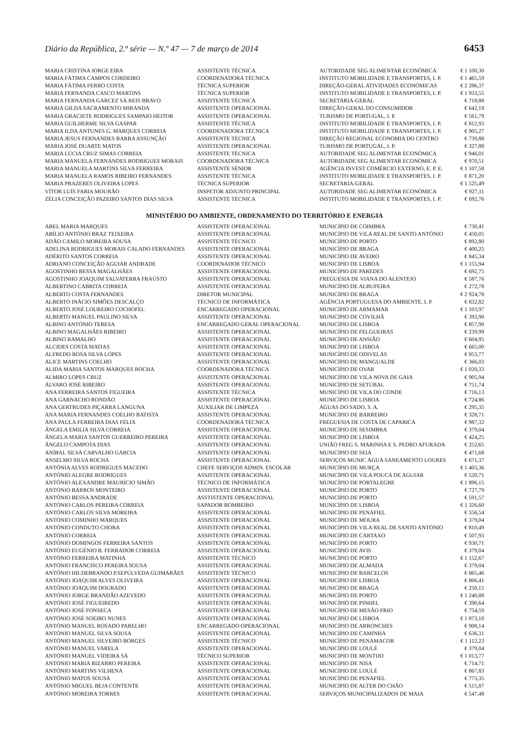Diário da República, 2.ª série — N.º 47 — 7 de março de 2014 6453
| MARIA CRISTINA JORGE EIRA | ASSISTENTE TÉCNICA | AUTORIDADE SEG ALIMENTAR ECONÓMICA | € 1 100,30 |
| MARIA FÁTIMA CAMPOS CORDEIRO | COORDENADORA TÉCNICA | INSTITUTO MOBILIDADE E TRANSPORTES, I. P. | € 1 465,59 |
| MARIA FÁTIMA FERRO COSTA | TÉCNICA SUPERIOR | DIREÇÃO-GERAL ATIVIDADES ECONÓMICAS | € 2 286,37 |
| MARIA FERNANDA CASCO MARTINS | TÉCNICA SUPERIOR | INSTITUTO MOBILIDADE E TRANSPORTES, I. P. | € 1 933,55 |
| MARIA FERNANDA GARCEZ SÁ REIS BRAVO | ASSISTENTE TÉCNICA | SECRETARIA-GERAL | € 718,88 |
| MARIA GILDA SACRAMENTO MIRANDA | ASSISTENTE OPERACIONAL | DIREÇÃO-GERAL DO CONSUMIDOR | € 642,19 |
| MARIA GRACIETE RODRIGUES SAMPAIO HEITOR | ASSISTENTE OPERACIONAL | TURISMO DE PORTUGAL, I. P. | € 561,79 |
| MARIA GUILHERME SILVA GASPAR | ASSISTENTE TÉCNICA | INSTITUTO MOBILIDADE E TRANSPORTES, I. P. | € 812,93 |
| MARIA ILDA ANTUNES G. MARQUES CORREIA | COORDENADORA TÉCNICA | INSTITUTO MOBILIDADE E TRANSPORTES, I. P. | € 905,27 |
| MARIA JESUS FERNANDES BARRA ASSUNÇÃO | ASSISTENTE TÉCNICA | DIREÇÃO REGIONAL ECONOMIA DO CENTRO | € 739,88 |
| MARIA JOSÉ DUARTE MATOS | ASSISTENTE OPERACIONAL | TURISMO DE PORTUGAL, I. P. | € 327,88 |
| MARIA LÚCIA CRUZ SIMAS CORREIA | ASSISTENTE TÉCNICA | AUTORIDADE SEG ALIMENTAR ECONÓMICA | € 946,01 |
| MARIA MANUELA FERNANDES RODRIGUES MORAIS | COORDENADORA TÉCNICA | AUTORIDADE SEG ALIMENTAR ECONÓMICA | € 970,51 |
| MARIA MANUELA MARTINS SILVA FERREIRA | ASSISTENTE SÉNIOR | AGÊNCIA INVEST COMÉRCIO EXTERNO, E. P. E. | € 1 107,58 |
| MARIA MANUELA RAMOS RIBEIRO FERNANDES | ASSISTENTE TÉCNICA | INSTITUTO MOBILIDADE E TRANSPORTES, I. P. | € 871,20 |
| MARIA PRAZERES OLIVEIRA LOPES | TÉCNICA SUPERIOR | SECRETARIA-GERAL | € 1 525,49 |
| VÍTOR LUÍS FARIA MOURÃO | INSPETOR ADJUNTO PRINCIPAL | AUTORIDADE SEG ALIMENTAR ECONÓMICA | € 927,11 |
| ZÉLIA CONCEIÇÃO PAZEIRO SANTOS DIAS SILVA | ASSISTENTE TÉCNICA | INSTITUTO MOBILIDADE E TRANSPORTES, I. P. | € 692,76 |
MINISTÉRIO DO AMBIENTE, ORDENAMENTO DO TERRITÓRIO E ENERGIA
| ABEL MARIA MARQUES | ASSISTENTE OPERACIONAL | MUNICÍPIO DE COIMBRA | € 730,41 |
| ABÍLIO ANTÓNIO BRAZ TEIXEIRA | ASSISTENTE OPERACIONAL | MUNICÍPIO DE VILA REAL DE SANTO ANTÓNIO | € 450,05 |
| ADÃO CAMILO MOREIRA SOUSA | ASSISTENTE TÉCNICO | MUNICÍPIO DE PORTO | € 892,80 |
| ADELINA RODRIGUES MORAIS CALADO FERNANDES | ASSISTENTE OPERACIONAL | MUNICÍPIO DE BRAGA | € 400,25 |
| ADÉRITO SANTOS CORREIA | ASSISTENTE OPERACIONAL | MUNICÍPIO DE AVEIRO | € 845,34 |
| ADRIANO CONCEIÇÃO AGUIAR ANDRADE | COORDENADOR TÉCNICO | MUNICÍPIO DE LISBOA | € 1 155,94 |
| AGOSTINHO BESSA MAGALHÃES | ASSISTENTE OPERACIONAL | MUNICÍPIO DE PAREDES | € 692,75 |
| AGOSTINHO JOAQUIM SALVATERRA FRAÚSTO | ASSISTENTE OPERACIONAL | FREGUESIA DE VIANA DO ALENTEJO | € 587,76 |
| ALBERTINO CABRITA CORREIA | ASSISTENTE OPERACIONAL | MUNICÍPIO DE ALBUFEIRA | € 272,78 |
| ALBERTO COSTA FERNANDES | DIRETOR MUNICIPAL | MUNICÍPIO DE BRAGA | € 2 924,78 |
| ALBERTO INÁCIO SIMÕES DESCALÇO | TÉCNICO DE INFORMÁTICA | AGÊNCIA PORTUGUESA DO AMBIENTE, I. P. | € 832,82 |
| ALBERTO JOSÉ LOUREIRO COCHOFEL | ENCARREGADO OPERACIONAL | MUNICÍPIO DE ARMAMAR | € 1 103,97 |
| ALBERTO MANUEL PAULINO SILVA | ASSISTENTE OPERACIONAL | MUNICÍPIO DE COVILHÃ | € 393,90 |
| ALBINO ANTÓNIO TERESA | ENCARREGADO GERAL OPERACIONAL | MUNICÍPIO DE LISBOA | € 857,90 |
| ALBINO MAGALHÃES RIBEIRO | ASSISTENTE OPERACIONAL | MUNICÍPIO DE FELGUEIRAS | € 239,99 |
| ALBINO RAMALHO | ASSISTENTE OPERACIONAL | MUNICÍPIO DE ANSIÃO | € 604,95 |
| ALCIDES COSTA MATIAS | ASSISTENTE OPERACIONAL | MUNICÍPIO DE LISBOA | € 665,00 |
| ALFREDO ROSA SILVA LOPES | ASSISTENTE OPERACIONAL | MUNICÍPIO DE ODIVELAS | € 953,77 |
| ALICE MARTINS COELHO | ASSISTENTE OPERACIONAL | MUNICÍPIO DE MANGUALDE | € 366,03 |
| ALIDA MARIA SANTOS MARQUES ROCHA | COORDENADORA TÉCNICA | MUNICÍPIO DE OVAR | € 1 020,33 |
| ALMIRO LOPES CRUZ | ASSISTENTE OPERACIONAL | MUNICÍPIO DE VILA NOVA DE GAIA | € 905,94 |
| ÁLVARO JOSÉ RIBEIRO | ASSISTENTE OPERACIONAL | MUNICÍPIO DE SETÚBAL | € 751,74 |
| ANA FERREIRA SANTOS FIGUEIRA | ASSISTENTE TÉCNICA | MUNICÍPIO DE VILA DO CONDE | € 716,13 |
| ANA GARNACHO RONDÃO | ASSISTENTE OPERACIONAL | MUNICÍPIO DE LISBOA | € 724,86 |
| ANA GERTRUDES PIÇARRA LANGUNA | AUXILIAR DE LIMPEZA | ÁGUAS DO SADO, S. A. | € 295,35 |
| ANA MARIA FERNANDES COELHO BATISTA | ASSISTENTE OPERACIONAL | MUNICÍPIO DE BARREIRO | € 328,71 |
| ANA PAULA FERREIRA DIAS FÉLIX | COORDENADORA TÉCNICA | FREGUESIA DE COSTA DE CAPARICA | € 987,32 |
| ÂNGELA EMILIA SILVA CORREIA | ASSISTENTE OPERACIONAL | MUNICÍPIO DE SESIMBRA | € 379,04 |
| ÂNGELA MARIA SANTOS GUERREIRO PEREIRA | ASSISTENTE OPERACIONAL | MUNICÍPIO DE LISBOA | € 424,25 |
| ÂNGELO CAMPOTA DIAS | ASSISTENTE OPERACIONAL | UNIÃO FREG S. MARINHA E S. PEDRO AFURADA | € 252,65 |
| ANÍBAL SILVA CARVALHO GARCIA | ASSISTENTE OPERACIONAL | MUNICÍPIO DE SEIA | € 471,68 |
| ANSELMO SILVA ROCHA | ASSISTENTE OPERACIONAL | SERVIÇOS MUNIC ÁGUA SANEAMENTO LOURES | € 671,37 |
| ANTÓNIA ALVES RODRIGUES MACEDO | CHEFE SERVIÇOS ADMIN. ESCOLAR | MUNICÍPIO DE MURÇA | € 1 403,36 |
| ANTÓNIO ALEGRE RODRIGUES | ASSISTENTE OPERACIONAL | MUNICÍPIO DE VILA POUCA DE AGUIAR | € 520,71 |
| ANTÓNIO ALEXANDRE MAURÍCIO SIMÃO | TÉCNICO DE INFORMÁTICA | MUNICÍPIO DE PORTALEGRE | € 1 896,15 |
| ANTÓNIO BARROS MONTEIRO | ASSISTENTE OPERACIONAL | MUNICÍPIO DE PORTO | € 727,79 |
| ANTÓNIO BESSA ANDRADE | ASSTISTENTE OPERACIONAL | MUNICÍPIO DE PORTO | € 591,57 |
| ANTÓNIO CARLOS PEREIRA CORREIA | SAPADOR BOMBEIRO | MUNICÍPIO DE LISBOA | € 1 326,60 |
| ANTÓNIO CARLOS SILVA MOREIRA | ASSISTENTE OPERACIONAL | MUNICÍPIO DE PENAFIEL | € 556,54 |
| ANTÓNIO COMINHO MARQUES | ASSISTENTE OPERACIONAL | MUNICÍPIO DE MOURA | € 379,04 |
| ANTÓNIO CONDUTO CHORA | ASSISTENTE OPERACIONAL | MUNICÍPIO DE VILA REAL DE SANTO ANTÓNIO | € 810,49 |
| ANTÓNIO CORREIA | ASSISTENTE OPERACIONAL | MUNICÍPIO DE CARTAXO | € 507,93 |
| ANTÓNIO DOMINGOS FERREIRA SANTOS | ASSISTENTE OPERACIONAL | MUNICÍPIO DE PORTO | € 930,71 |
| ANTÓNIO EUGÉNIO B. FERRADOR CORREIA | ASSISTENTE OPERACIONAL | MUNICÍPIO DE AVIS | € 379,04 |
| ANTÓNIO FERREIRA MATINHA | ASSISTENTE TÉCNICO | MUNICÍPIO DE PORTO | € 1 152,67 |
| ANTÓNIO FRANCISCO PEREIRA SOUSA | ASSISTENTE OPERACIONAL | MUNICÍPIO DE ALMADA | € 379,04 |
| ANTÓNIO HILDEBRANDO P.SEPÚLVEDA GUIMARÃES | ASSISTENTE TÉCNICO | MUNICÍPIO DE BARCELOS | € 865,46 |
| ANTÓNIO JOAQUIM ALVES OLIVEIRA | ASSISTENTE OPERACIONAL | MUNICÍPIO DE LISBOA | € 806,41 |
| ANTÓNIO JOAQUIM DOURADO | ASSISTENTE OPERACIONAL | MUNICÍPIO DE BRAGA | € 250,15 |
| ANTÓNIO JORGE BRANDÃO AZEVEDO | ASSISTENTE OPERACIONAL | MUNICÍPIO DE PORTO | € 1 240,88 |
| ANTÓNIO JOSÉ FIGUEIREDO | ASSISTENTE OPERACIONAL | MUNICÍPIO DE PINHEL | € 390,64 |
| ANTÓNIO JOSÉ FONSECA | ASSISTENTE OPERACIONAL | MUNICÍPIO DE MESÃO FRIO | € 754,59 |
| ANTÓNIO JOSÉ SOEIRO NUNES | ASSISTENTE OPERACIONAL | MUNICÍPIO DE LISBOA | € 1 073,10 |
| ANTÓNIO MANUEL ROSADO PARELHO | ENCARREGADO OPERACIONAL | MUNICÍPIO DE ARRONCHES | € 908,14 |
| ANTÓNIO MANUEL SILVA SOUSA | ASSISTENTE OPERACIONAL | MUNICÍPIO DE CAMINHA | € 636,31 |
| ANTÓNIO MANUEL SILVEIRO BORGES | ASSISTENTE TÉCNICO | MUNICÍPIO DE PENAMACOR | € 1 112,23 |
| ANTÓNIO MANUEL VARELA | ASSISTENTE OPERACIONAL | MUNICÍPIO DE LOULÉ | € 379,04 |
| ANTÓNIO MANUEL VIDEIRA SÁ | TÉCNICO SUPERIOR | MUNICÍPIO DE MONTIJO | € 1 013,77 |
| ANTÓNIO MARIA BIZARRO PEREIRA | ASSISTENTE OPERACIONAL | MUNICÍPIO DE NISA | € 714,71 |
| ANTÓNIO MARTINS VILHENA | ASSISTENTE OPERACIONAL | MUNICÍPIO DE LOULÉ | € 867,83 |
| ANTÓNIO MATOS SOUSA | ASSISTENTE OPERACIONAL | MUNICÍPIO DE PENAFIEL | € 773,35 |
| ANTÓNIO MIGUEL BEJA CONTENTE | ASSISTENTE OPERACIONAL | MUNICÍPIO DE ALTER DO CHÃO | € 515,87 |
| ANTÓNIO MOREIRA TORRES | ASSISTENTE OPERACIONAL | SERVIÇOS MUNICIPALIZADOS DE MAIA | € 547,48 |